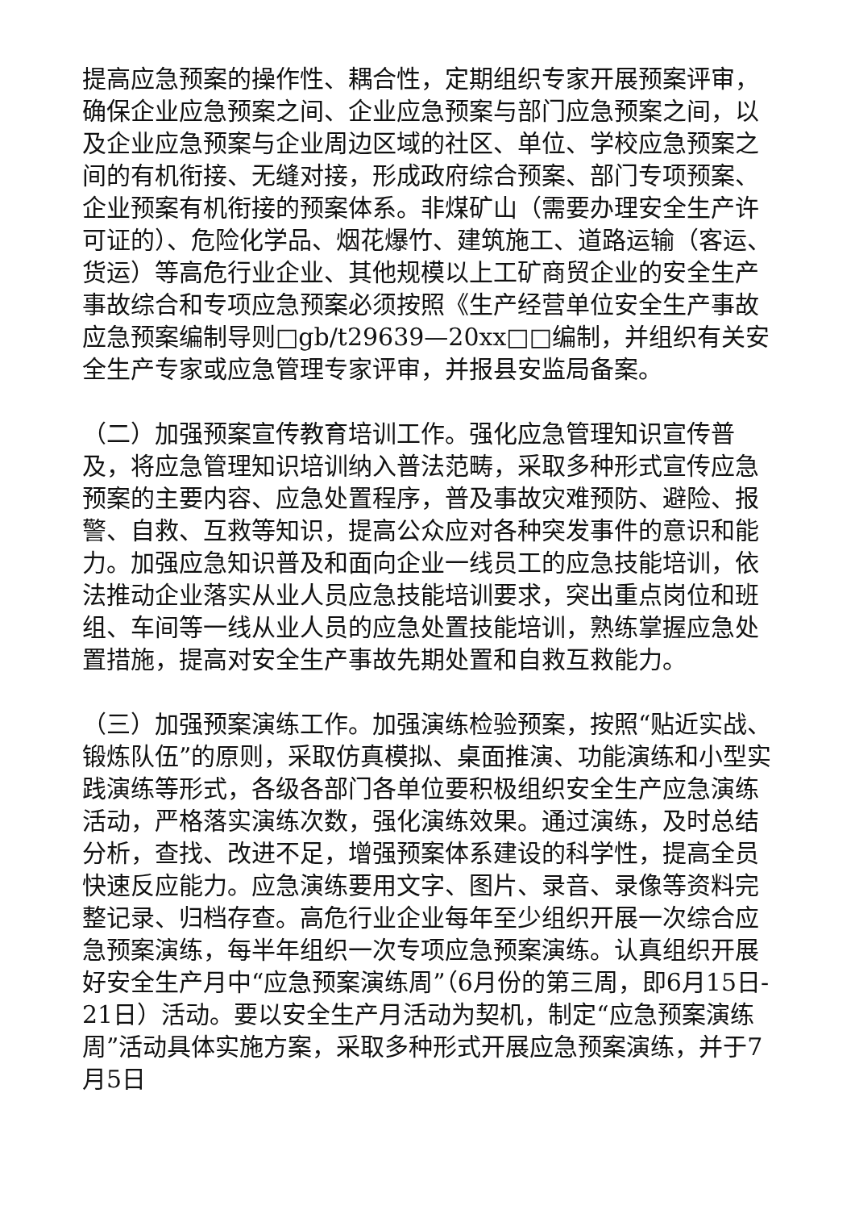提高应急预案的操作性、耦合性，定期组织专家开展预案评审，确保企业应急预案之间、企业应急预案与部门应急预案之间，以及企业应急预案与企业周边区域的社区、单位、学校应急预案之间的有机衔接、无缝对接，形成政府综合预案、部门专项预案、企业预案有机衔接的预案体系。非煤矿山（需要办理安全生产许可证的）、危险化学品、烟花爆竹、建筑施工、道路运输（客运、货运）等高危行业企业、其他规模以上工矿商贸企业的安全生产事故综合和专项应急预案必须按照《生产经营单位安全生产事故应急预案编制导则□gb/t29639—20xx□□编制，并组织有关安全生产专家或应急管理专家评审，并报县安监局备案。
（二）加强预案宣传教育培训工作。强化应急管理知识宣传普及，将应急管理知识培训纳入普法范畴，采取多种形式宣传应急预案的主要内容、应急处置程序，普及事故灾难预防、避险、报警、自救、互救等知识，提高公众应对各种突发事件的意识和能力。加强应急知识普及和面向企业一线员工的应急技能培训，依法推动企业落实从业人员应急技能培训要求，突出重点岗位和班组、车间等一线从业人员的应急处置技能培训，熟练掌握应急处置措施，提高对安全生产事故先期处置和自救互救能力。
（三）加强预案演练工作。加强演练检验预案，按照“贴近实战、锻炼队伍”的原则，采取仿真模拟、桌面推演、功能演练和小型实践演练等形式，各级各部门各单位要积极组织安全生产应急演练活动，严格落实演练次数，强化演练效果。通过演练，及时总结分析，查找、改进不足，增强预案体系建设的科学性，提高全员快速反应能力。应急演练要用文字、图片、录音、录像等资料完整记录、归档存查。高危行业企业每年至少组织开展一次综合应急预案演练，每半年组织一次专项应急预案演练。认真组织开展好安全生产月中“应急预案演练周”（6月份的第三周，即6月15日-21日）活动。要以安全生产月活动为契机，制定“应急预案演练周”活动具体实施方案，采取多种形式开展应急预案演练，并于7月5日